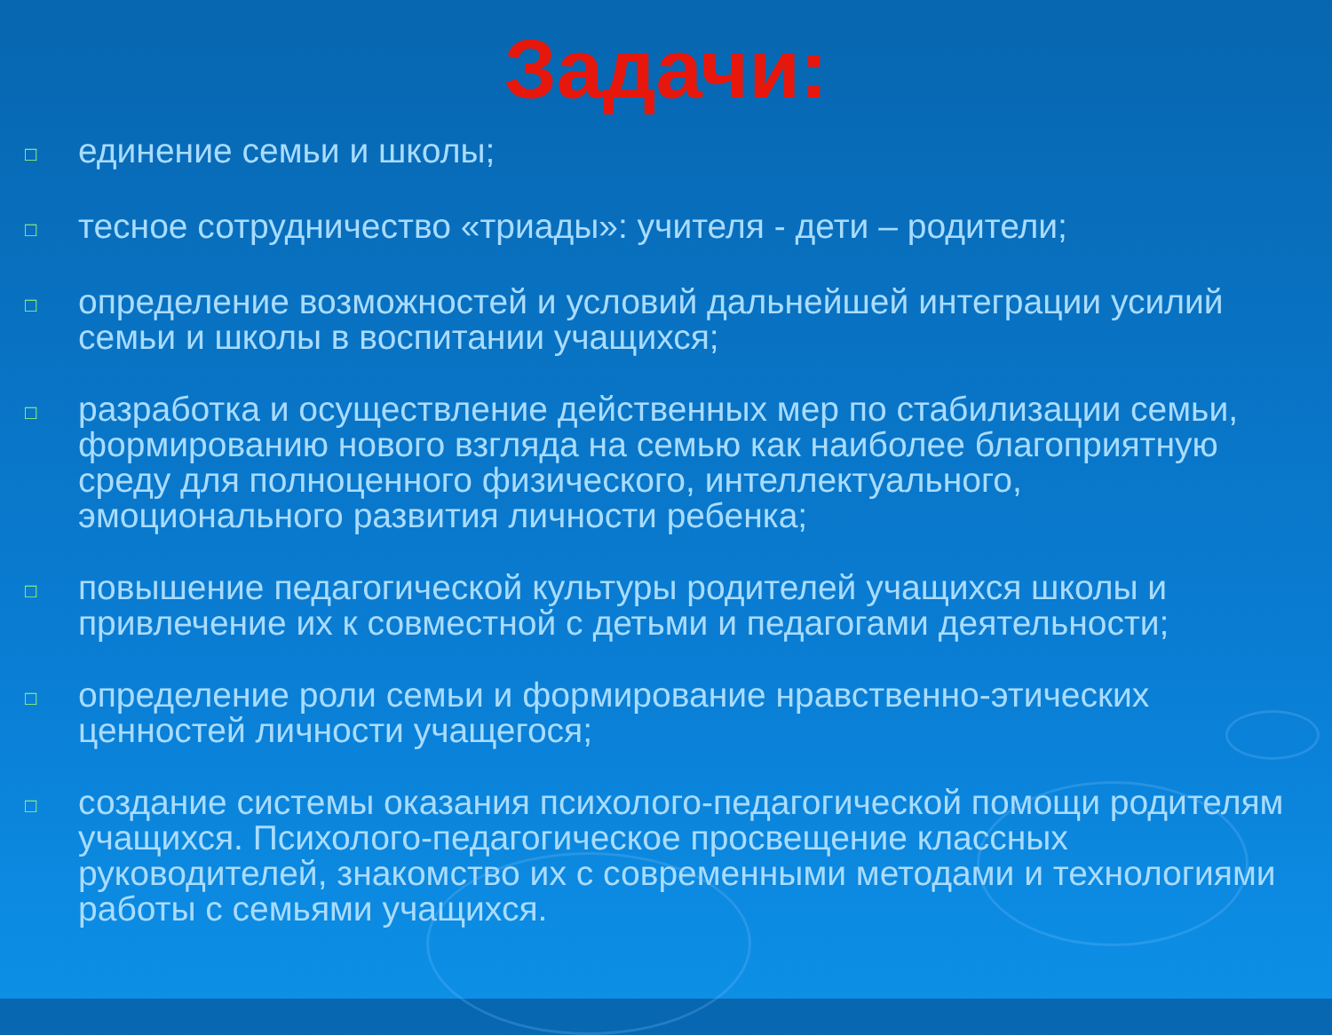Задачи:
□ единение семьи и школы;
□ тесное сотрудничество «триады»: учителя - дети – родители;
□ определение возможностей и условий дальнейшей интеграции усилий семьи и школы в воспитании учащихся;
□ разработка и осуществление действенных мер по стабилизации семьи, формированию нового взгляда на семью как наиболее благоприятную среду для полноценного физического, интеллектуального, эмоционального развития личности ребенка;
□ повышение педагогической культуры родителей учащихся школы и привлечение их к совместной с детьми и педагогами деятельности;
□ определение роли семьи и формирование нравственно-этических ценностей личности учащегося;
□ создание системы оказания психолого-педагогической помощи родителям учащихся. Психолого-педагогическое просвещение классных руководителей, знакомство их с современными методами и технологиями работы с семьями учащихся.